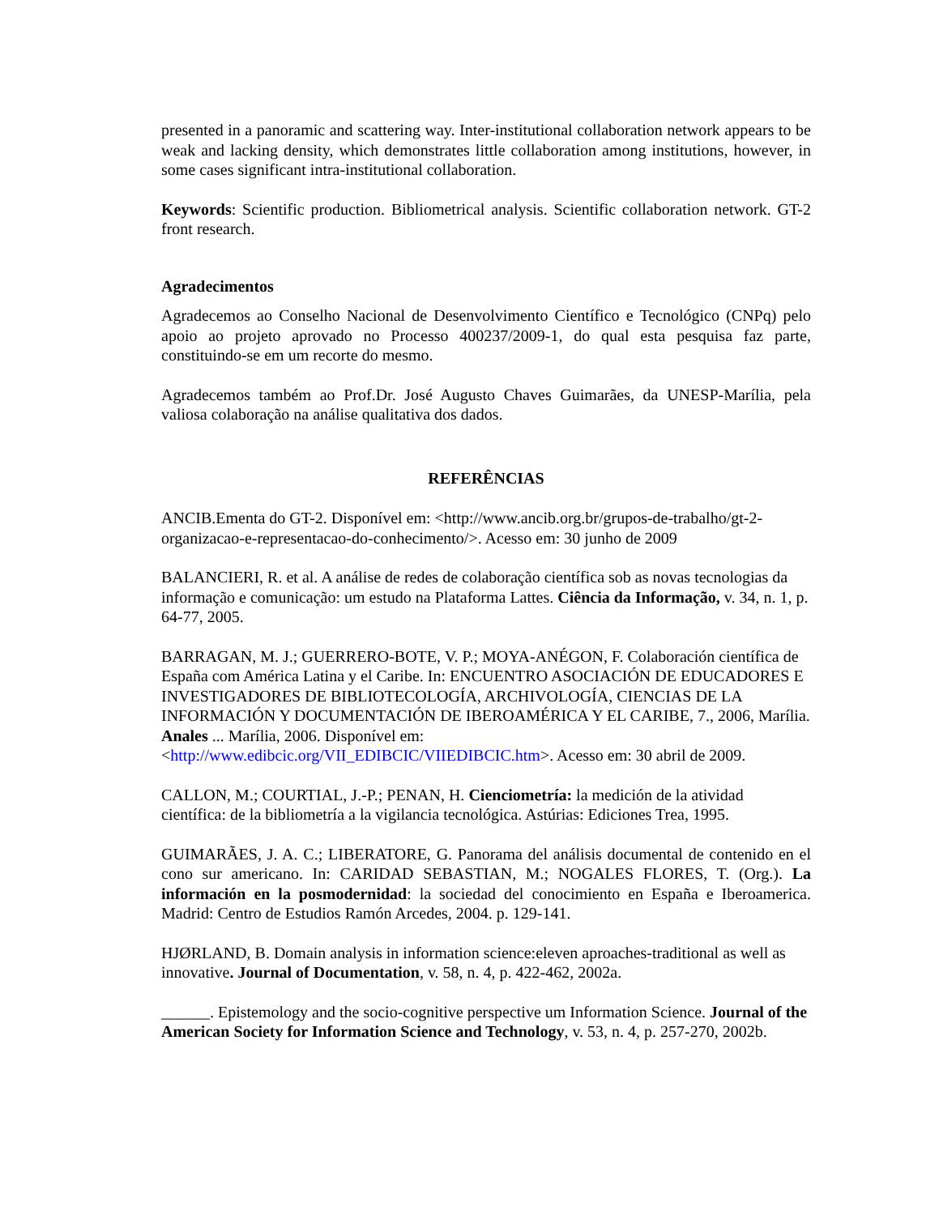presented in a panoramic and scattering way. Inter-institutional collaboration network appears to be weak and lacking density, which demonstrates little collaboration among institutions, however, in some cases significant intra-institutional collaboration.
Keywords: Scientific production. Bibliometrical analysis. Scientific collaboration network. GT-2 front research.
Agradecimentos
Agradecemos ao Conselho Nacional de Desenvolvimento Científico e Tecnológico (CNPq) pelo apoio ao projeto aprovado no Processo 400237/2009-1, do qual esta pesquisa faz parte, constituindo-se em um recorte do mesmo.
Agradecemos também ao Prof.Dr. José Augusto Chaves Guimarães, da UNESP-Marília, pela valiosa colaboração na análise qualitativa dos dados.
REFERÊNCIAS
ANCIB.Ementa do GT-2. Disponível em: <http://www.ancib.org.br/grupos-de-trabalho/gt-2-organizacao-e-representacao-do-conhecimento/>. Acesso em: 30 junho de 2009
BALANCIERI, R. et al. A análise de redes de colaboração científica sob as novas tecnologias da informação e comunicação: um estudo na Plataforma Lattes. Ciência da Informação, v. 34, n. 1, p. 64-77, 2005.
BARRAGAN, M. J.; GUERRERO-BOTE, V. P.; MOYA-ANÉGON, F. Colaboración científica de España com América Latina y el Caribe. In: ENCUENTRO ASOCIACIÓN DE EDUCADORES E INVESTIGADORES DE BIBLIOTECOLOGÍA, ARCHIVOLOGÍA, CIENCIAS DE LA INFORMACIÓN Y DOCUMENTACIÓN DE IBEROAMÉRICA Y EL CARIBE, 7., 2006, Marília. Anales ... Marília, 2006. Disponível em: <http://www.edibcic.org/VII_EDIBCIC/VIIEDIBCIC.htm>. Acesso em: 30 abril de 2009.
CALLON, M.; COURTIAL, J.-P.; PENAN, H. Cienciometría: la medición de la atividad científica: de la bibliometría a la vigilancia tecnológica. Astúrias: Ediciones Trea, 1995.
GUIMARÃES, J. A. C.; LIBERATORE, G. Panorama del análisis documental de contenido en el cono sur americano. In: CARIDAD SEBASTIAN, M.; NOGALES FLORES, T. (Org.). La información en la posmodernidad: la sociedad del conocimiento en España e Iberoamerica. Madrid: Centro de Estudios Ramón Arcedes, 2004. p. 129-141.
HJØRLAND, B. Domain analysis in information science:eleven aproaches-traditional as well as innovative. Journal of Documentation, v. 58, n. 4, p. 422-462, 2002a.
______. Epistemology and the socio-cognitive perspective um Information Science. Journal of the American Society for Information Science and Technology, v. 53, n. 4, p. 257-270, 2002b.